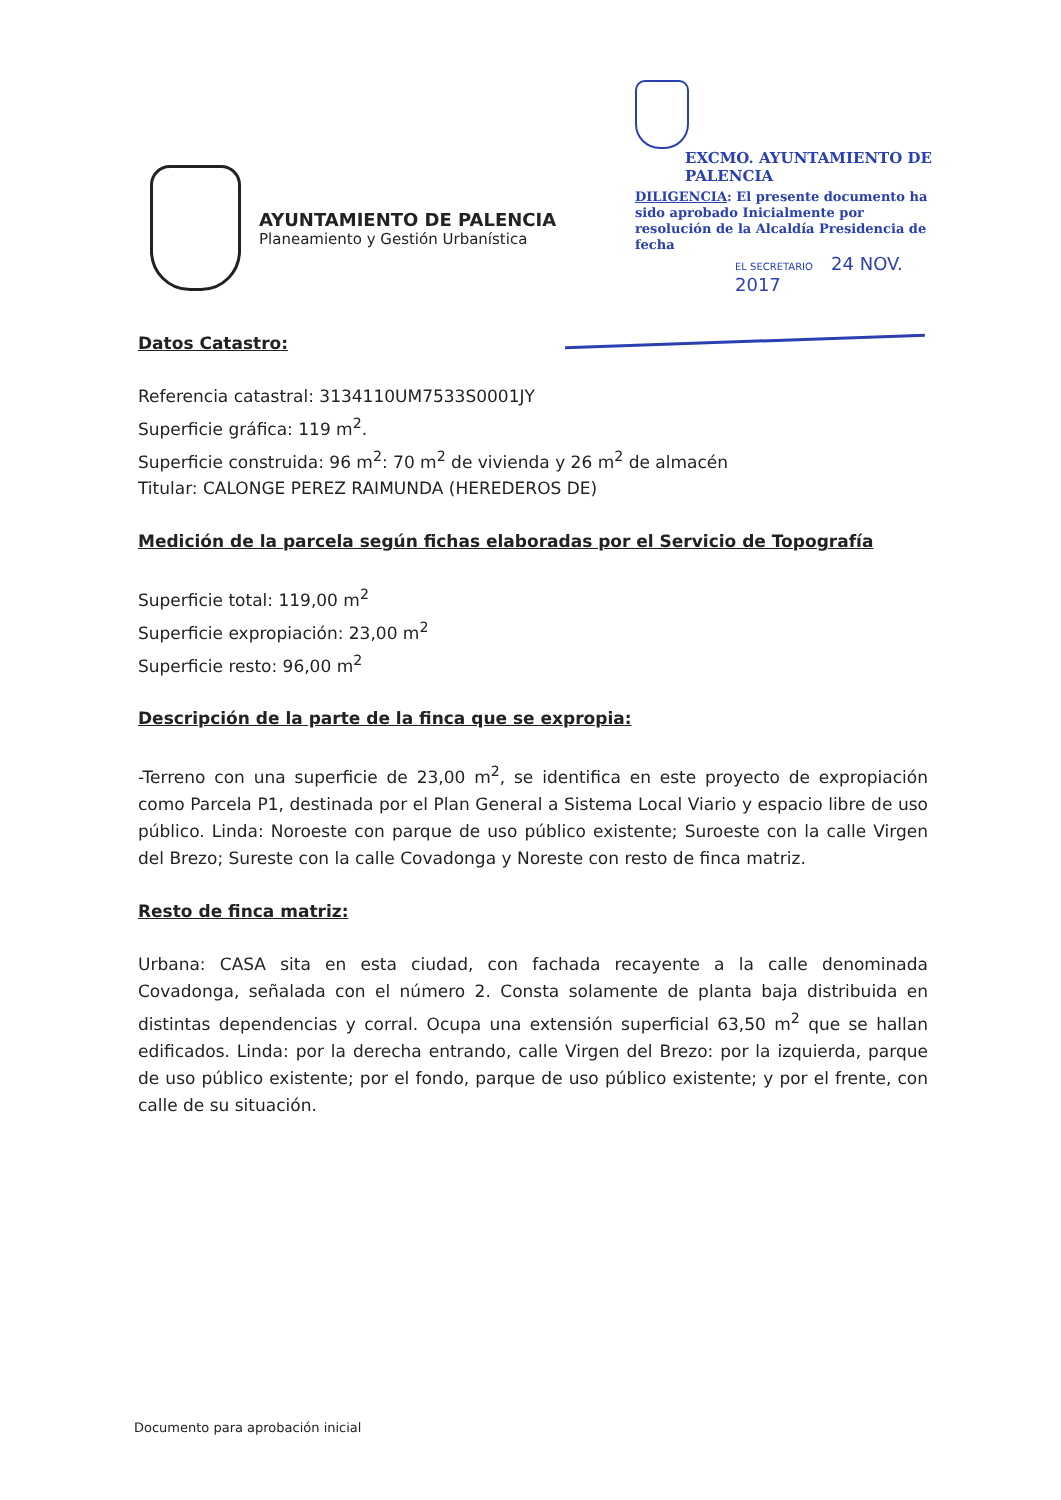AYUNTAMIENTO DE PALENCIA
Planeamiento y Gestión Urbanística
EXCMO. AYUNTAMIENTO DE PALENCIA
DILIGENCIA: El presente documento ha sido aprobado Inicialmente por resolución de la Alcaldía Presidencia de fecha
EL SECRETARIO 24 NOV. 2017
Datos Catastro:
Referencia catastral: 3134110UM7533S0001JY
Superficie gráfica: 119 m<sup>2</sup>.
Superficie construida: 96 m<sup>2</sup>: 70 m<sup>2</sup> de vivienda y 26 m<sup>2</sup> de almacén
Titular: CALONGE PEREZ RAIMUNDA (HEREDEROS DE)
Medición de la parcela según fichas elaboradas por el Servicio de Topografía
Superficie total: 119,00 m<sup>2</sup>
Superficie expropiación: 23,00 m<sup>2</sup>
Superficie resto: 96,00 m<sup>2</sup>
Descripción de la parte de la finca que se expropia:
-Terreno con una superficie de 23,00 m<sup>2</sup>, se identifica en este proyecto de expropiación como Parcela P1, destinada por el Plan General a Sistema Local Viario y espacio libre de uso público. Linda: Noroeste con parque de uso público existente; Suroeste con la calle Virgen del Brezo; Sureste con la calle Covadonga y Noreste con resto de finca matriz.
Resto de finca matriz:
Urbana: CASA sita en esta ciudad, con fachada recayente a la calle denominada Covadonga, señalada con el número 2. Consta solamente de planta baja distribuida en distintas dependencias y corral. Ocupa una extensión superficial 63,50 m<sup>2</sup> que se hallan edificados. Linda: por la derecha entrando, calle Virgen del Brezo: por la izquierda, parque de uso público existente; por el fondo, parque de uso público existente; y por el frente, con calle de su situación.
Documento para aprobación inicial